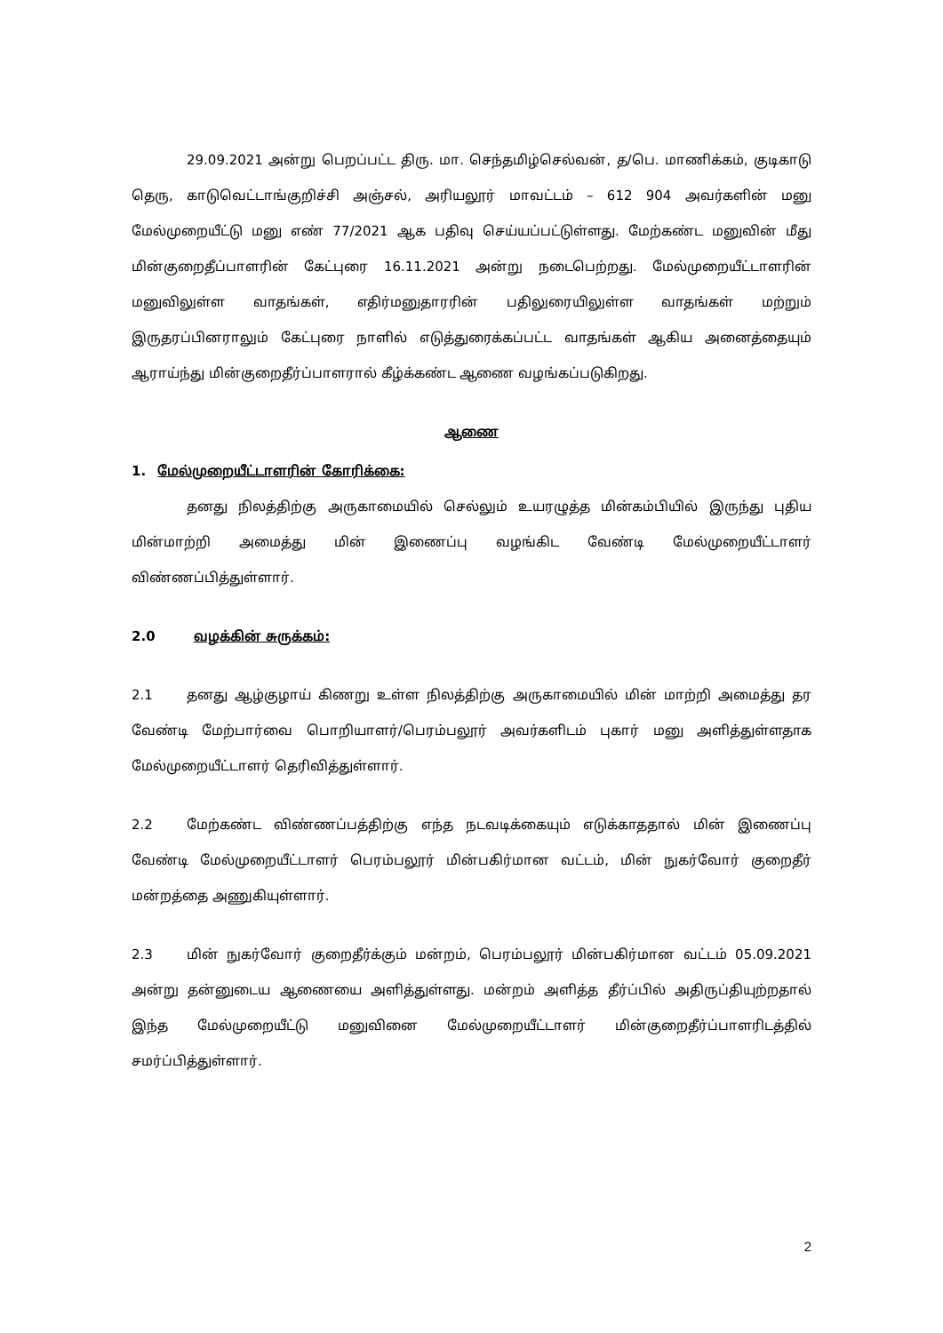29.09.2021 அன்று பெறப்பட்ட திரு. மா. செந்தமிழ்செல்வன், த/பெ. மாணிக்கம், குடிகாடு தெரு, காடுவெட்டாங்குறிச்சி அஞ்சல், அரியலூர் மாவட்டம் – 612 904 அவர்களின் மனு மேல்முறையீட்டு மனு எண் 77/2021 ஆக பதிவு செய்யப்பட்டுள்ளது. மேற்கண்ட மனுவின் மீது மின்குறைதீப்பாளரின் கேட்புரை 16.11.2021 அன்று நடைபெற்றது. மேல்முறையீட்டாளரின் மனுவிலுள்ள வாதங்கள், எதிர்மனுதாரரின் பதிலுரையிலுள்ள வாதங்கள் மற்றும் இருதரப்பினராலும் கேட்புரை நாளில் எடுத்துரைக்கப்பட்ட வாதங்கள் ஆகிய அனைத்தையும் ஆராய்ந்து மின்குறைதீர்ப்பாளரால் கீழ்க்கண்ட ஆணை வழங்கப்படுகிறது.
ஆணை
1. மேல்முறையீட்டாளரின் கோரிக்கை:
தனது நிலத்திற்கு அருகாமையில் செல்லும் உயரழுத்த மின்கம்பியில் இருந்து புதிய மின்மாற்றி அமைத்து மின் இணைப்பு வழங்கிட வேண்டி மேல்முறையீட்டாளர் விண்ணப்பித்துள்ளார்.
2.0 வழக்கின் சுருக்கம்:
2.1 தனது ஆழ்குழாய் கிணறு உள்ள நிலத்திற்கு அருகாமையில் மின் மாற்றி அமைத்து தர வேண்டி மேற்பார்வை பொறியாளர்/பெரம்பலூர் அவர்களிடம் புகார் மனு அளித்துள்ளதாக மேல்முறையீட்டாளர் தெரிவித்துள்ளார்.
2.2 மேற்கண்ட விண்ணப்பத்திற்கு எந்த நடவடிக்கையும் எடுக்காததால் மின் இணைப்பு வேண்டி மேல்முறையீட்டாளர் பெரம்பலூர் மின்பகிர்மான வட்டம், மின் நுகர்வோர் குறைதீர் மன்றத்தை அணுகியுள்ளார்.
2.3 மின் நுகர்வோர் குறைதீர்க்கும் மன்றம், பெரம்பலூர் மின்பகிர்மான வட்டம் 05.09.2021 அன்று தன்னுடைய ஆணையை அளித்துள்ளது. மன்றம் அளித்த தீர்ப்பில் அதிருப்தியுற்றதால் இந்த மேல்முறையீட்டு மனுவினை மேல்முறையீட்டாளர் மின்குறைதீர்ப்பாளரிடத்தில் சமர்ப்பித்துள்ளார்.
2